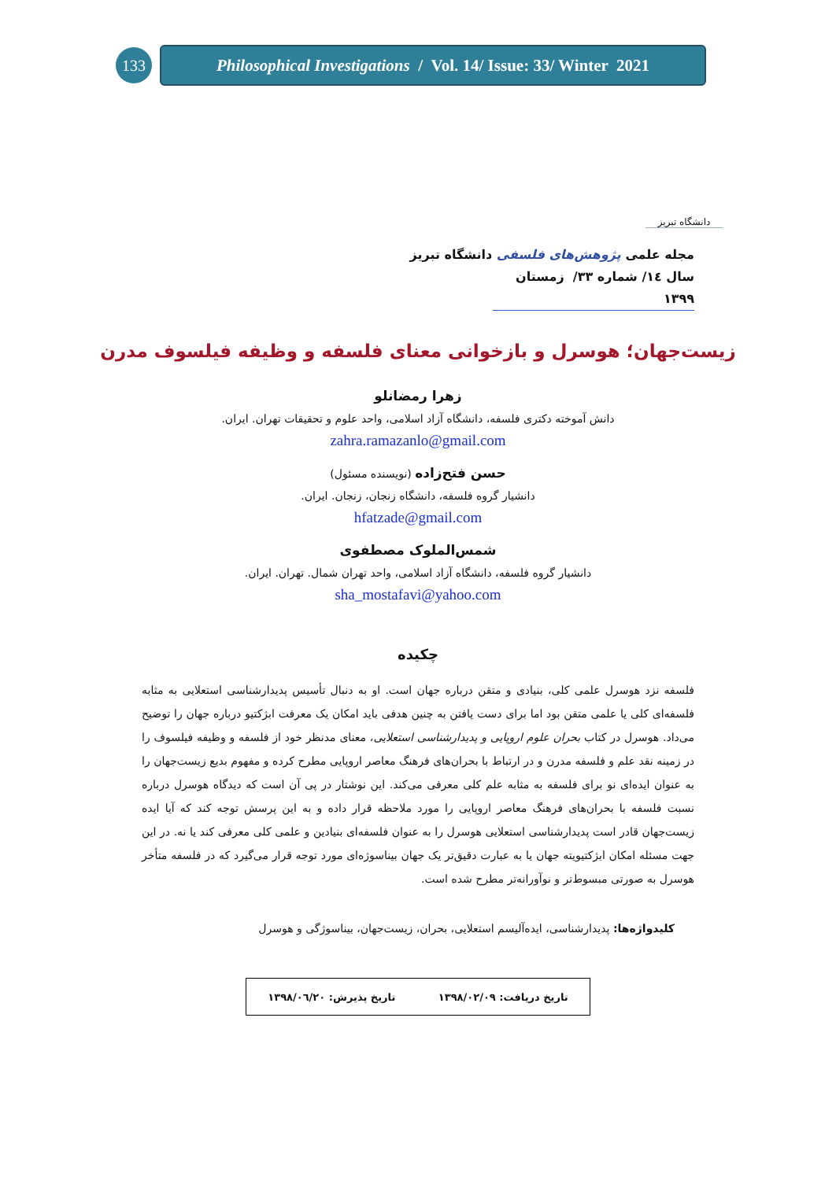133
Philosophical Investigations / Vol. 14/ Issue: 33/ Winter 2021
دانشگاه تبریز
مجله علمی پژوهش‌های فلسفی دانشگاه تبریز
سال ١٤/ شماره ٣٣/ زمستان ١٣٩٩
زیست‌جهان؛ هوسرل و بازخوانی معنای فلسفه و وظیفه فیلسوف مدرن
زهرا رمضانلو
دانش آموخته دکتری فلسفه، دانشگاه آزاد اسلامی، واحد علوم و تحقیقات تهران. ایران.
zahra.ramazanlo@gmail.com
حسن فتح‌زاده (نویسنده مسئول)
دانشیار گروه فلسفه، دانشگاه زنجان، زنجان. ایران.
hfatzade@gmail.com
شمس‌الملوک مصطفوی
دانشیار گروه فلسفه، دانشگاه آزاد اسلامی، واحد تهران شمال. تهران. ایران.
sha_mostafavi@yahoo.com
چکیده
فلسفه نزد هوسرل علمی کلی، بنیادی و متقن درباره جهان است. او به دنبال تأسیس پدیدارشناسی استعلایی به مثابه فلسفه‌ای کلی یا علمی متقن بود اما برای دست یافتن به چنین هدفی باید امکان یک معرفت ابژکتیو درباره جهان را توضیح می‌داد. هوسرل در کتاب بحران علوم اروپایی و پدیدارشناسی استعلایی، معنای مدنظر خود از فلسفه و وظیفه فیلسوف را در زمینه نقد علم و فلسفه مدرن و در ارتباط با بحران‌های فرهنگ معاصر اروپایی مطرح کرده و مفهوم بدیع زیست‌جهان را به عنوان ایده‌ای نو برای فلسفه به مثابه علم کلی معرفی می‌کند. این نوشتار در پی آن است که دیدگاه هوسرل درباره نسبت فلسفه با بحران‌های فرهنگ معاصر اروپایی را مورد ملاحظه قرار داده و به این پرسش توجه کند که آیا ایده زیست‌جهان قادر است پدیدارشناسی استعلایی هوسرل را به عنوان فلسفه‌ای بنیادین و علمی کلی معرفی کند یا نه. در این جهت مسئله امکان ابژکتیویته جهان یا به عبارت دقیق‌تر یک جهان بیناسوژه‌ای مورد توجه قرار می‌گیرد که در فلسفه متأخر هوسرل به صورتی مبسوط‌تر و نوآورانه‌تر مطرح شده است.
کلیدواژه‌ها: پدیدارشناسی، ایده‌آلیسم استعلایی، بحران، زیست‌جهان، بیناسوژگی و هوسرل
تاریخ دریافت: ١٣٩٨/٠٢/٠٩ تاریخ پذیرش: ١٣٩٨/٠٦/٢٠